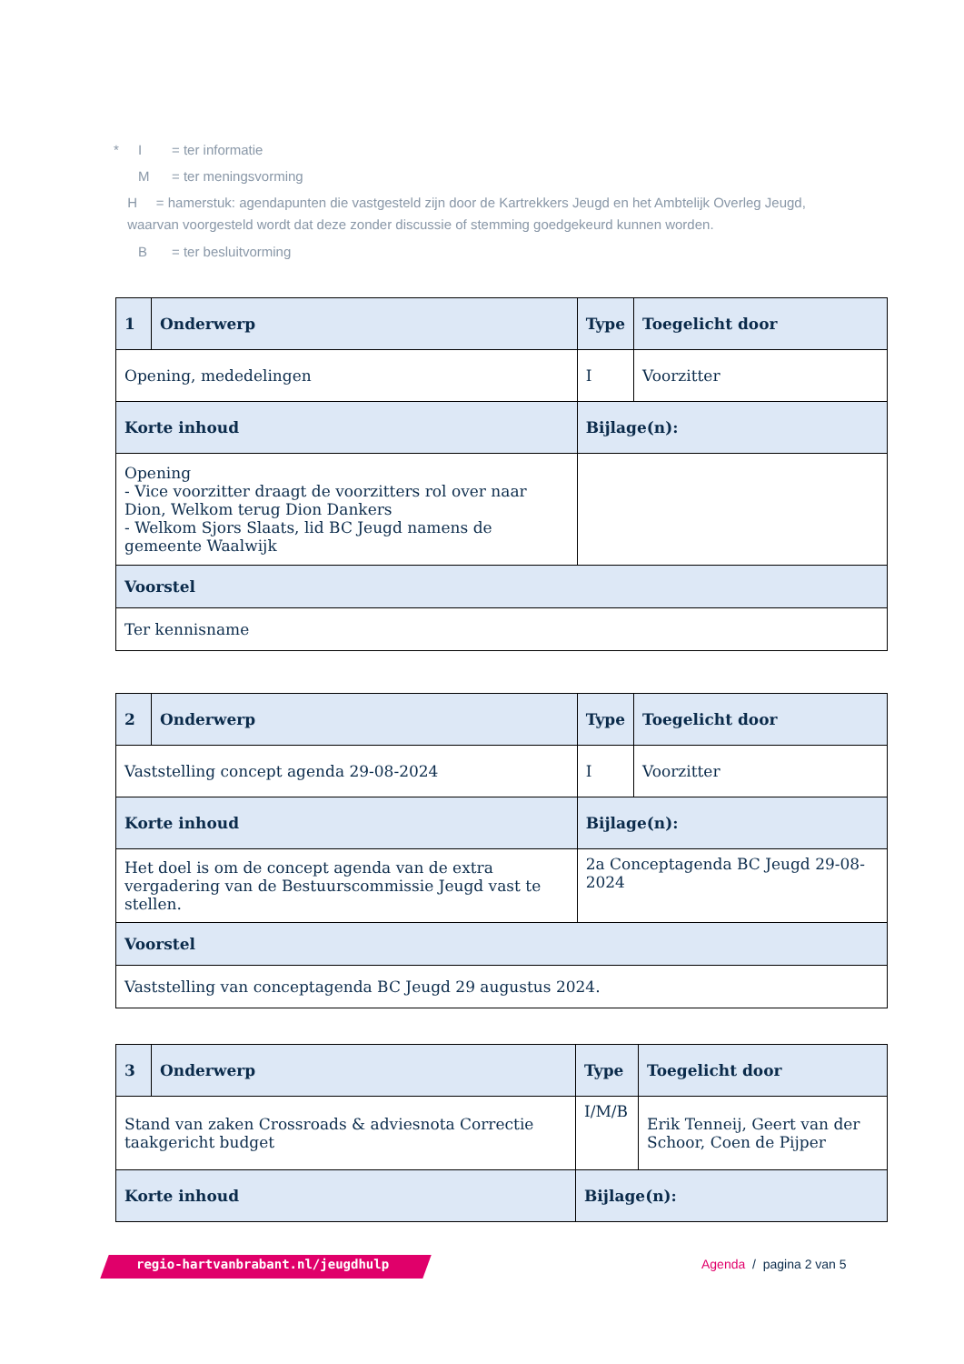* I = ter informatie
M = ter meningsvorming
H = hamerstuk: agendapunten die vastgesteld zijn door de Kartrekkers Jeugd en het Ambtelijk Overleg Jeugd, waarvan voorgesteld wordt dat deze zonder discussie of stemming goedgekeurd kunnen worden.
B = ter besluitvorming
| 1 | Onderwerp | Type | Toegelicht door |
| --- | --- | --- | --- |
| Opening, mededelingen | | I | Voorzitter |
| Korte inhoud | | Bijlage(n): | |
| Opening - Vice voorzitter draagt de voorzitters rol over naar Dion, Welkom terug Dion Dankers - Welkom Sjors Slaats, lid BC Jeugd namens de gemeente Waalwijk | | | |
| Voorstel | | | |
| Ter kennisname | | | |
| 2 | Onderwerp | Type | Toegelicht door |
| --- | --- | --- | --- |
| Vaststelling concept agenda 29-08-2024 | | I | Voorzitter |
| Korte inhoud | | Bijlage(n): | |
| Het doel is om de concept agenda van de extra vergadering van de Bestuurscommissie Jeugd vast te stellen. | | 2a Conceptagenda BC Jeugd 29-08-2024 | |
| Voorstel | | | |
| Vaststelling van conceptagenda BC Jeugd 29 augustus 2024. | | | |
| 3 | Onderwerp | Type | Toegelicht door |
| --- | --- | --- | --- |
| Stand van zaken Crossroads & adviesnota Correctie taakgericht budget | | I/M/B | Erik Tenneij, Geert van der Schoor, Coen de Pijper |
| Korte inhoud | | Bijlage(n): | |
regio-hartvanbrabant.nl/jeugdhulp
Agenda / pagina 2 van 5